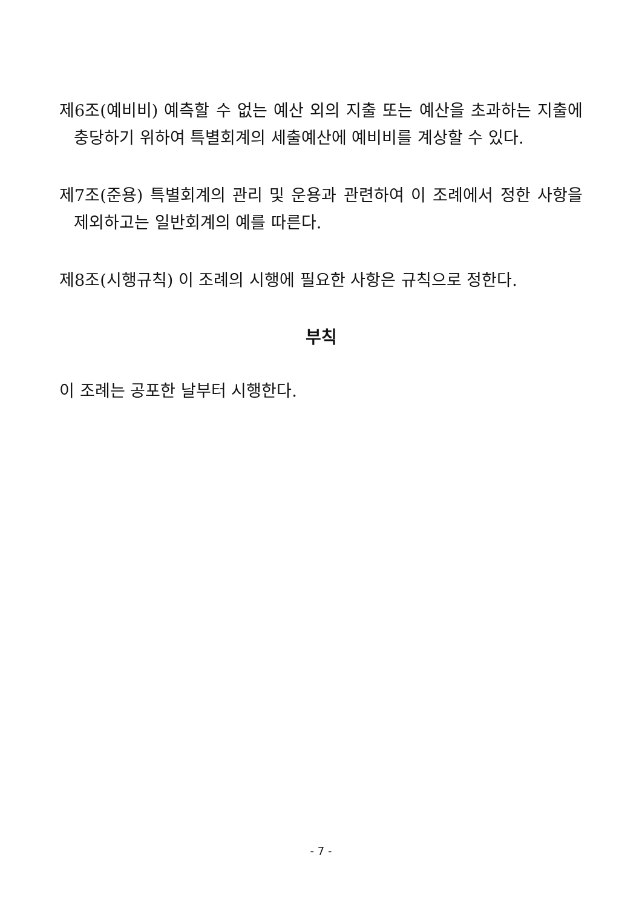제6조(예비비) 예측할 수 없는 예산 외의 지출 또는 예산을 초과하는 지출에 충당하기 위하여 특별회계의 세출예산에 예비비를 계상할 수 있다.
제7조(준용) 특별회계의 관리 및 운용과 관련하여 이 조례에서 정한 사항을 제외하고는 일반회계의 예를 따른다.
제8조(시행규칙) 이 조례의 시행에 필요한 사항은 규칙으로 정한다.
부칙
이 조례는 공포한 날부터 시행한다.
- 7 -